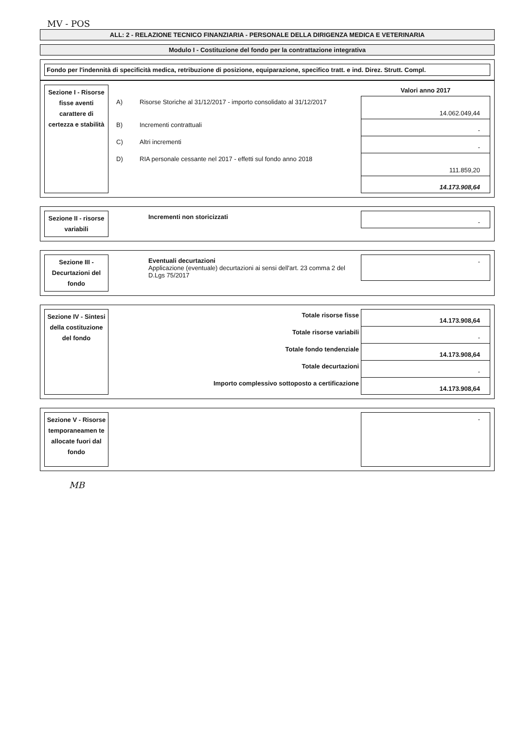MV - POS
ALL: 2 - RELAZIONE TECNICO FINANZIARIA - PERSONALE DELLA DIRIGENZA MEDICA E VETERINARIA
Modulo I - Costituzione del fondo per la contrattazione integrativa
Fondo per l'indennità di specificità medica, retribuzione di posizione, equiparazione, specifico tratt. e ind. Direz. Strutt. Compl.
Sezione I - Risorse fisse aventi carattere di certezza e stabilità
| | | Valori anno 2017 |
| A) | Risorse Storiche al 31/12/2017 - importo consolidato al 31/12/2017 | 14.062.049,44 |
| B) | Incrementi contrattuali | - |
| C) | Altri incrementi | - |
| D) | RIA personale cessante nel 2017 - effetti sul fondo anno 2018 | 111.859,20 |
| | | 14.173.908,64 |
Sezione II - risorse variabili
| Incrementi non storicizzati | - |
Sezione III - Decurtazioni del fondo
| Eventuali decurtazioni Applicazione (eventuale) decurtazioni ai sensi dell'art. 23 comma 2 del D.Lgs 75/2017 | - |
Sezione IV - Sintesi della costituzione del fondo
| Totale risorse fisse | 14.173.908,64 |
| Totale risorse variabili | - |
| Totale fondo tendenziale | 14.173.908,64 |
| Totale decurtazioni | - |
| Importo complessivo sottoposto a certificazione | 14.173.908,64 |
Sezione V - Risorse temporaneamen te allocate fuori dal fondo
| | - |
MB